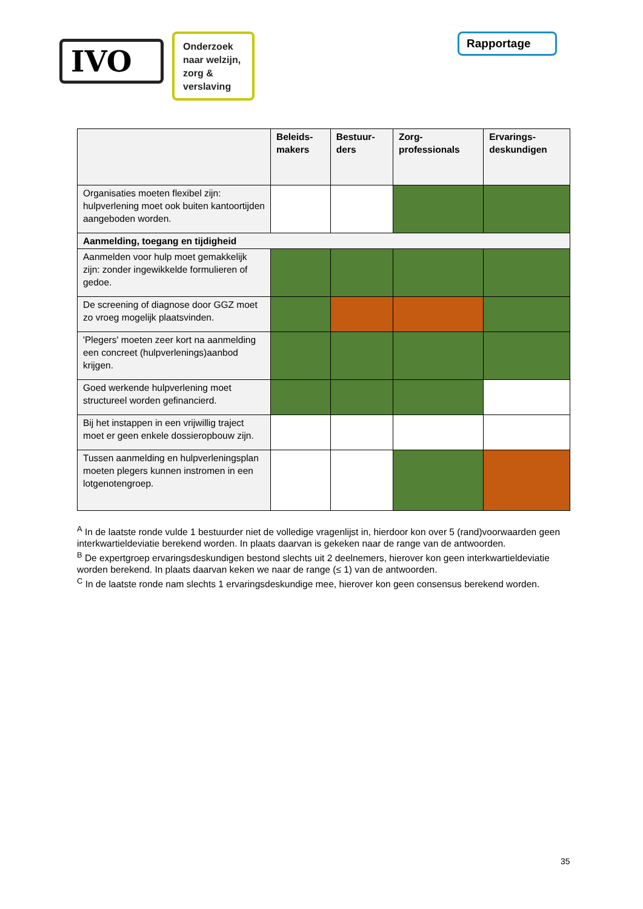IVO
Onderzoek naar welzijn, zorg & verslaving
Rapportage
| | Beleids- makers | Bestuur- ders | Zorg- professionals | Ervarings- deskundigen |
| --- | --- | --- | --- | --- |
| Organisaties moeten flexibel zijn: hulpverlening moet ook buiten kantoortijden aangeboden worden. | | | | |
| Aanmelding, toegang en tijdigheid | | | | |
| Aanmelden voor hulp moet gemakkelijk zijn: zonder ingewikkelde formulieren of gedoe. | | | | |
| De screening of diagnose door GGZ moet zo vroeg mogelijk plaatsvinden. | | | | |
| 'Plegers' moeten zeer kort na aanmelding een concreet (hulpverlenings)aanbod krijgen. | | | | |
| Goed werkende hulpverlening moet structureel worden gefinancierd. | | | | |
| Bij het instappen in een vrijwillig traject moet er geen enkele dossieropbouw zijn. | | | | |
| Tussen aanmelding en hulpverleningsplan moeten plegers kunnen instromen in een lotgenotengroep. | | | | |
<sup>A</sup> In de laatste ronde vulde 1 bestuurder niet de volledige vragenlijst in, hierdoor kon over 5 (rand)voorwaarden geen interkwartieldeviatie berekend worden. In plaats daarvan is gekeken naar de range van de antwoorden.
<sup>B</sup> De expertgroep ervaringsdeskundigen bestond slechts uit 2 deelnemers, hierover kon geen interkwartieldeviatie worden berekend. In plaats daarvan keken we naar de range (≤ 1) van de antwoorden.
<sup>C</sup> In de laatste ronde nam slechts 1 ervaringsdeskundige mee, hierover kon geen consensus berekend worden.
35